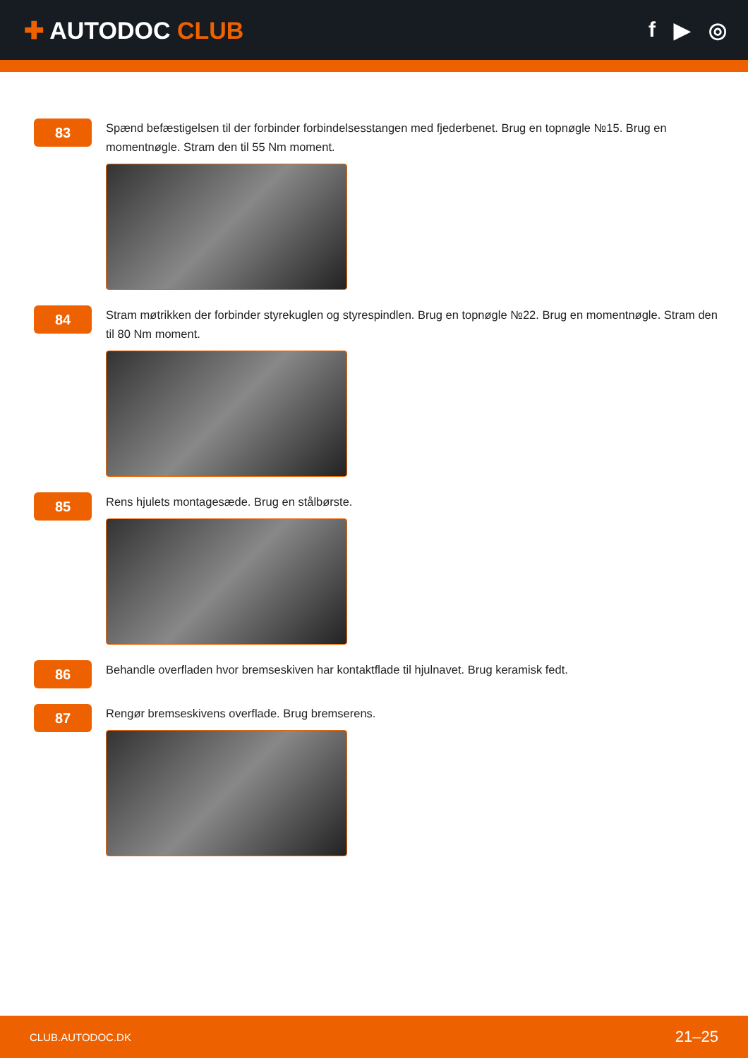✚ AUTODOC CLUB f ▶ ◎
83
Spænd befæstigelsen til der forbinder forbindelsesstangen med fjederbenet. Brug en topnøgle №15. Brug en momentnøgle. Stram den til 55 Nm moment.
84
Stram møtrikken der forbinder styrekuglen og styrespindlen. Brug en topnøgle №22. Brug en momentnøgle. Stram den til 80 Nm moment.
85
Rens hjulets montagesæde. Brug en stålbørste.
86
Behandle overfladen hvor bremseskiven har kontaktflade til hjulnavet. Brug keramisk fedt.
87
Rengør bremseskivens overflade. Brug bremserens.
CLUB.AUTODOC.DK 21–25